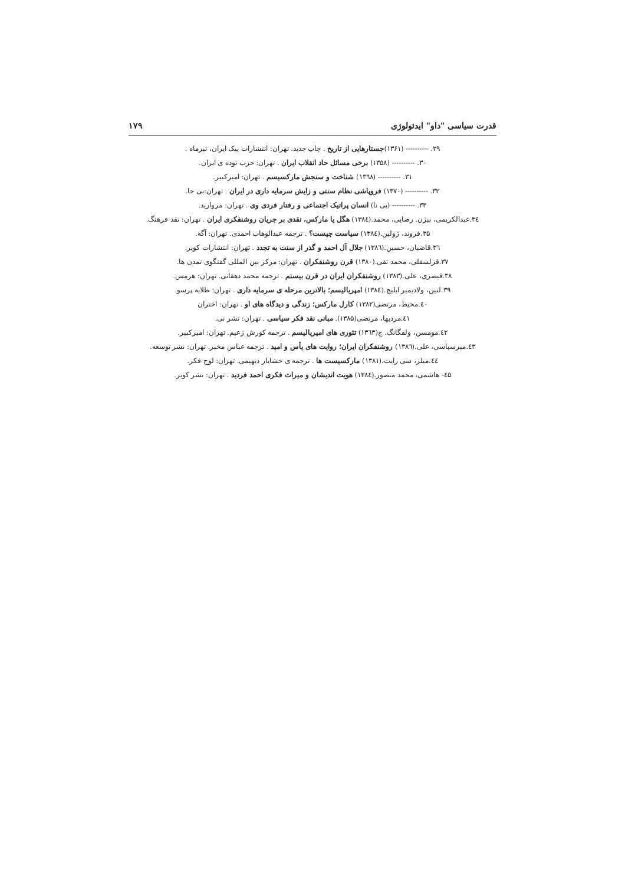قدرت سیاسی "داو" ایدئولوژی ۱۷۹
۲۹. ---------- (۱۳۶۱)جستارهایی از تاریخ . چاپ جدید. تهران: انتشارات پیک ایران، تیرماه .
۳۰. ---------- (۱۳۵۸) برخی مسائل حاد انقلاب ایران . تهران: حزب توده ی ایران.
۳۱. ---------- (۱۳٦۸) شناخت و سنجش مارکسیسم . تهران: امیرکبیر.
۳۲. ---------- (۱۳۷۰) فروپاشی نظام سنتی و زایش سرمایه داری در ایران . تهران:بی جا.
۳۳. ---------- (بی تا) انسان پراتیک اجتماعی و رفتار فردی وی . تهران: مروارید.
۳٤.عبدالکریمی، بیژن. رضایی، محمد.(۱۳۸٤) هگل یا مارکس، نقدی بر جریان روشنفکری ایران . تهران: نقد فرهنگ.
۳۵.فروند، ژولین.(۱۳۸٤) سیاست چیست؟ . ترجمه عبدالوهاب احمدی. تهران: آگه.
۳٦.قاضیان، حسین.(۱۳۸٦) جلال آل احمد و گذر از سنت به تجدد . تهران: انتشارات کویر.
۳۷.قزلسفلی، محمد تقی.(۱۳۸۰) قرن روشنفکران . تهران: مرکز بین المللی گفتگوی تمدن ها.
۳۸.قیصری، علی.(۱۳۸۳) روشنفکران ایران در قرن بیستم . ترجمه محمد دهقانی. تهران: هرمس.
۳۹.لنین، ولادیمیر ایلیچ.(۱۳۸٤) امپریالیسم؛ بالاترین مرحله ی سرمایه داری . تهران: طلایه پرسو.
٤۰.محیط، مرتضی(۱۳۸۲) کارل مارکس؛ زندگی و دیدگاه های او . تهران: اختران
٤۱.مردیها، مرتضی(۱۳۸۵). مبانی نقد فکر سیاسی . تهران: نشر نی.
٤۲.مومسن، ولفگانگ. ج(۱۳٦۳) تئوری های امپریالیسم . ترجمه کورش زعیم. تهران: امیرکبیر.
٤۳.میرسپاسی، علی.(۱۳۸٦) روشنفکران ایران؛ روایت های یأس و امید . ترجمه عباس مخبر. تهران: نشر توسعه.
٤٤.میلز، سی رایت.(۱۳۸۱) مارکسیست ها . ترجمه ی خشایار دیهیمی. تهران: لوح فکر.
٤۵- هاشمی، محمد منصور.(۱۳۸٤) هویت اندیشان و میراث فکری احمد فردید . تهران: نشر کویر.